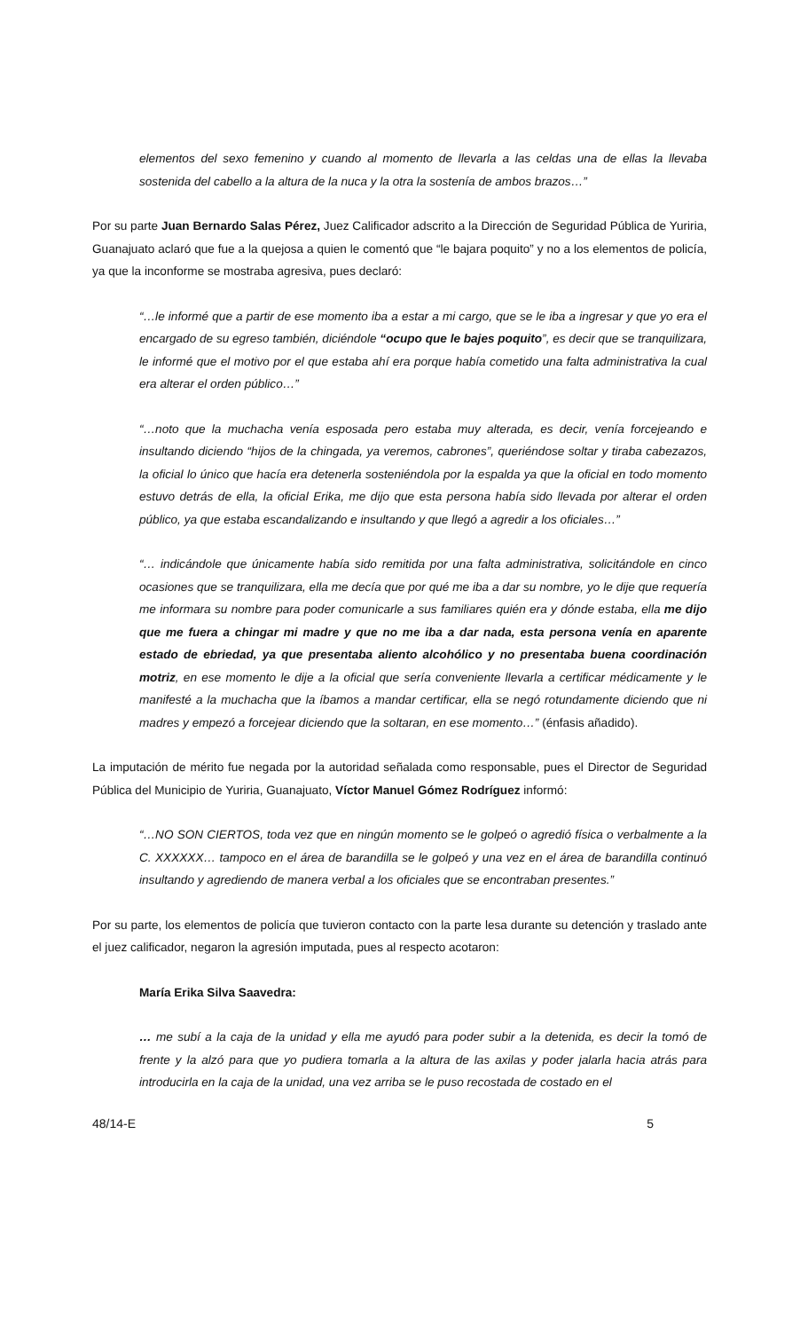elementos del sexo femenino y cuando al momento de llevarla a las celdas una de ellas la llevaba sostenida del cabello a la altura de la nuca y la otra la sostenía de ambos brazos…”
Por su parte Juan Bernardo Salas Pérez, Juez Calificador adscrito a la Dirección de Seguridad Pública de Yuriria, Guanajuato aclaró que fue a la quejosa a quien le comentó que “le bajara poquito” y no a los elementos de policía, ya que la inconforme se mostraba agresiva, pues declaró:
“…le informé que a partir de ese momento iba a estar a mi cargo, que se le iba a ingresar y que yo era el encargado de su egreso también, diciéndole “ocupo que le bajes poquito”, es decir que se tranquilizara, le informé que el motivo por el que estaba ahí era porque había cometido una falta administrativa la cual era alterar el orden público…”
“…noto que la muchacha venía esposada pero estaba muy alterada, es decir, venía forcejeando e insultando diciendo “hijos de la chingada, ya veremos, cabrones”, queriéndose soltar y tiraba cabezazos, la oficial lo único que hacía era detenerla sosteniéndola por la espalda ya que la oficial en todo momento estuvo detrás de ella, la oficial Erika, me dijo que esta persona había sido llevada por alterar el orden público, ya que estaba escandalizando e insultando y que llegó a agredir a los oficiales…”
“… indicándole que únicamente había sido remitida por una falta administrativa, solicitándole en cinco ocasiones que se tranquilizara, ella me decía que por qué me iba a dar su nombre, yo le dije que requería me informara su nombre para poder comunicarle a sus familiares quién era y dónde estaba, ella me dijo que me fuera a chingar mi madre y que no me iba a dar nada, esta persona venía en aparente estado de ebriedad, ya que presentaba aliento alcohólico y no presentaba buena coordinación motriz, en ese momento le dije a la oficial que sería conveniente llevarla a certificar médicamente y le manifesté a la muchacha que la íbamos a mandar certificar, ella se negó rotundamente diciendo que ni madres y empezó a forcejear diciendo que la soltaran, en ese momento…” (énfasis añadido).
La imputación de mérito fue negada por la autoridad señalada como responsable, pues el Director de Seguridad Pública del Municipio de Yuriria, Guanajuato, Víctor Manuel Gómez Rodríguez informó:
“…NO SON CIERTOS, toda vez que en ningún momento se le golpeó o agredió física o verbalmente a la C. XXXXXX… tampoco en el área de barandilla se le golpeó y una vez en el área de barandilla continuó insultando y agrediendo de manera verbal a los oficiales que se encontraban presentes.”
Por su parte, los elementos de policía que tuvieron contacto con la parte lesa durante su detención y traslado ante el juez calificador, negaron la agresión imputada, pues al respecto acotaron:
María Erika Silva Saavedra:
… me subí a la caja de la unidad y ella me ayudó para poder subir a la detenida, es decir la tomó de frente y la alzó para que yo pudiera tomarla a la altura de las axilas y poder jalarla hacia atrás para introducirla en la caja de la unidad, una vez arriba se le puso recostada de costado en el
48/14-E 5